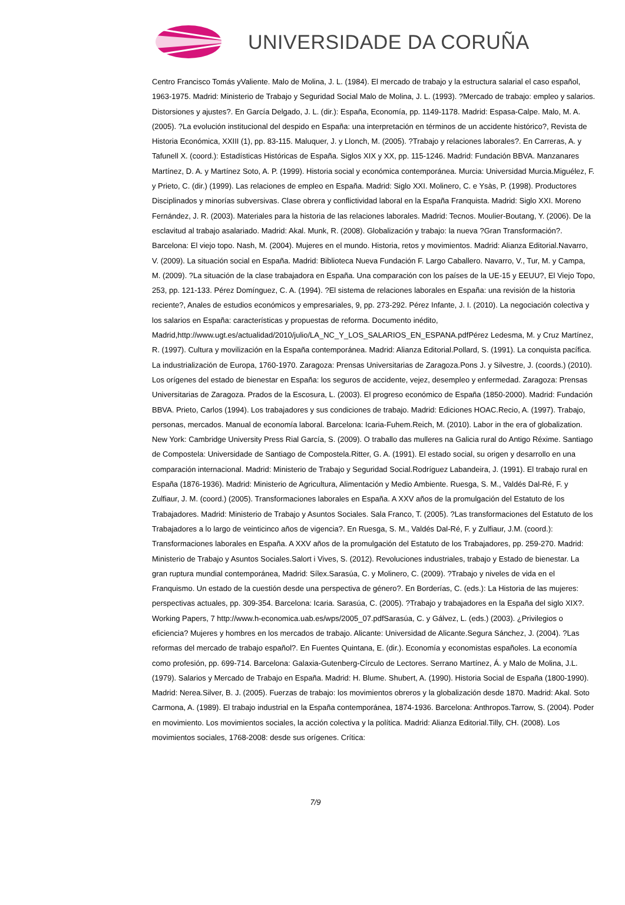UNIVERSIDADE DA CORUÑA
Centro Francisco Tomás yValiente. Malo de Molina, J. L. (1984). El mercado de trabajo y la estructura salarial el caso español, 1963-1975. Madrid: Ministerio de Trabajo y Seguridad Social Malo de Molina, J. L. (1993). ?Mercado de trabajo: empleo y salarios. Distorsiones y ajustes?. En García Delgado, J. L. (dir.): España, Economía, pp. 1149-1178. Madrid: Espasa-Calpe. Malo, M. A. (2005). ?La evolución institucional del despido en España: una interpretación en términos de un accidente histórico?, Revista de Historia Económica, XXIII (1), pp. 83-115. Maluquer, J. y Llonch, M. (2005). ?Trabajo y relaciones laborales?. En Carreras, A. y Tafunell X. (coord.): Estadísticas Históricas de España. Siglos XIX y XX, pp. 115-1246. Madrid: Fundación BBVA. Manzanares Martínez, D. A. y Martínez Soto, A. P. (1999). Historia social y económica contemporánea. Murcia: Universidad Murcia.Miguélez, F. y Prieto, C. (dir.) (1999). Las relaciones de empleo en España. Madrid: Siglo XXI. Molinero, C. e Ysàs, P. (1998). Productores Disciplinados y minorías subversivas. Clase obrera y conflictividad laboral en la España Franquista. Madrid: Siglo XXI. Moreno Fernández, J. R. (2003). Materiales para la historia de las relaciones laborales. Madrid: Tecnos. Moulier-Boutang, Y. (2006). De la esclavitud al trabajo asalariado. Madrid: Akal. Munk, R. (2008). Globalización y trabajo: la nueva ?Gran Transformación?. Barcelona: El viejo topo. Nash, M. (2004). Mujeres en el mundo. Historia, retos y movimientos. Madrid: Alianza Editorial.Navarro, V. (2009). La situación social en España. Madrid: Biblioteca Nueva Fundación F. Largo Caballero. Navarro, V., Tur, M. y Campa, M. (2009). ?La situación de la clase trabajadora en España. Una comparación con los países de la UE-15 y EEUU?, El Viejo Topo, 253, pp. 121-133. Pérez Domínguez, C. A. (1994). ?El sistema de relaciones laborales en España: una revisión de la historia reciente?, Anales de estudios económicos y empresariales, 9, pp. 273-292. Pérez Infante, J. I. (2010). La negociación colectiva y los salarios en España: características y propuestas de reforma. Documento inédito, Madrid,http://www.ugt.es/actualidad/2010/julio/LA_NC_Y_LOS_SALARIOS_EN_ESPANA.pdfPérez Ledesma, M. y Cruz Martínez, R. (1997). Cultura y movilización en la España contemporánea. Madrid: Alianza Editorial.Pollard, S. (1991). La conquista pacífica. La industrialización de Europa, 1760-1970. Zaragoza: Prensas Universitarias de Zaragoza.Pons J. y Silvestre, J. (coords.) (2010). Los orígenes del estado de bienestar en España: los seguros de accidente, vejez, desempleo y enfermedad. Zaragoza: Prensas Universitarias de Zaragoza. Prados de la Escosura, L. (2003). El progreso económico de España (1850-2000). Madrid: Fundación BBVA. Prieto, Carlos (1994). Los trabajadores y sus condiciones de trabajo. Madrid: Ediciones HOAC.Recio, A. (1997). Trabajo, personas, mercados. Manual de economía laboral. Barcelona: Icaria-Fuhem.Reich, M. (2010). Labor in the era of globalization. New York: Cambridge University Press Rial García, S. (2009). O traballo das mulleres na Galicia rural do Antigo Réxime. Santiago de Compostela: Universidade de Santiago de Compostela.Ritter, G. A. (1991). El estado social, su origen y desarrollo en una comparación internacional. Madrid: Ministerio de Trabajo y Seguridad Social.Rodríguez Labandeira, J. (1991). El trabajo rural en España (1876-1936). Madrid: Ministerio de Agricultura, Alimentación y Medio Ambiente. Ruesga, S. M., Valdés Dal-Ré, F. y Zulfiaur, J. M. (coord.) (2005). Transformaciones laborales en España. A XXV años de la promulgación del Estatuto de los Trabajadores. Madrid: Ministerio de Trabajo y Asuntos Sociales. Sala Franco, T. (2005). ?Las transformaciones del Estatuto de los Trabajadores a lo largo de veinticinco años de vigencia?. En Ruesga, S. M., Valdés Dal-Ré, F. y Zulfiaur, J.M. (coord.): Transformaciones laborales en España. A XXV años de la promulgación del Estatuto de los Trabajadores, pp. 259-270. Madrid: Ministerio de Trabajo y Asuntos Sociales.Salort i Vives, S. (2012). Revoluciones industriales, trabajo y Estado de bienestar. La gran ruptura mundial contemporánea, Madrid: Sílex.Sarasúa, C. y Molinero, C. (2009). ?Trabajo y niveles de vida en el Franquismo. Un estado de la cuestión desde una perspectiva de género?. En Borderías, C. (eds.): La Historia de las mujeres: perspectivas actuales, pp. 309-354. Barcelona: Icaria. Sarasúa, C. (2005). ?Trabajo y trabajadores en la España del siglo XIX?. Working Papers, 7 http://www.h-economica.uab.es/wps/2005_07.pdfSarasúa, C. y Gálvez, L. (eds.) (2003). ¿Privilegios o eficiencia? Mujeres y hombres en los mercados de trabajo. Alicante: Universidad de Alicante.Segura Sánchez, J. (2004). ?Las reformas del mercado de trabajo español?. En Fuentes Quintana, E. (dir.). Economía y economistas españoles. La economía como profesión, pp. 699-714. Barcelona: Galaxia-Gutenberg-Círculo de Lectores. Serrano Martínez, Á. y Malo de Molina, J.L. (1979). Salarios y Mercado de Trabajo en España. Madrid: H. Blume. Shubert, A. (1990). Historia Social de España (1800-1990). Madrid: Nerea.Silver, B. J. (2005). Fuerzas de trabajo: los movimientos obreros y la globalización desde 1870. Madrid: Akal. Soto Carmona, A. (1989). El trabajo industrial en la España contemporánea, 1874-1936. Barcelona: Anthropos.Tarrow, S. (2004). Poder en movimiento. Los movimientos sociales, la acción colectiva y la política. Madrid: Alianza Editorial.Tilly, CH. (2008). Los movimientos sociales, 1768-2008: desde sus orígenes. Crítica:
7/9